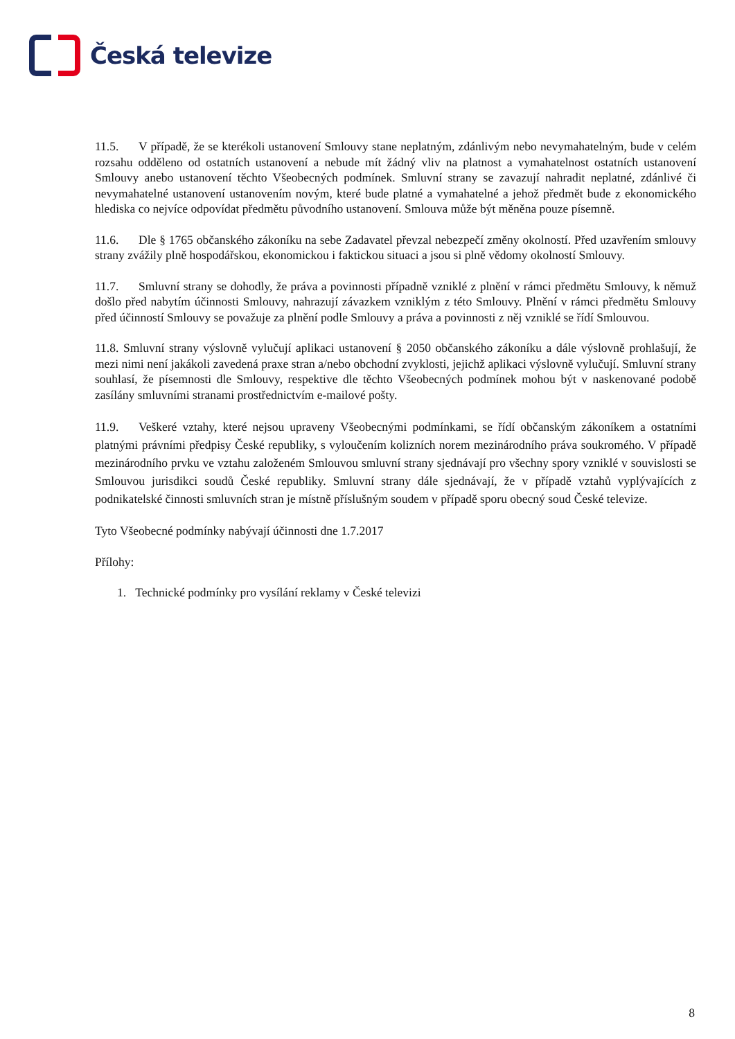Česká televize
11.5. V případě, že se kterékoli ustanovení Smlouvy stane neplatným, zdánlivým nebo nevymahatelným, bude v celém rozsahu odděleno od ostatních ustanovení a nebude mít žádný vliv na platnost a vymahatelnost ostatních ustanovení Smlouvy anebo ustanovení těchto Všeobecných podmínek. Smluvní strany se zavazují nahradit neplatné, zdánlivé či nevymahatelné ustanovení ustanovením novým, které bude platné a vymahatelné a jehož předmět bude z ekonomického hlediska co nejvíce odpovídat předmětu původního ustanovení. Smlouva může být měněna pouze písemně.
11.6. Dle § 1765 občanského zákoníku na sebe Zadavatel převzal nebezpečí změny okolností. Před uzavřením smlouvy strany zvážily plně hospodářskou, ekonomickou i faktickou situaci a jsou si plně vědomy okolností Smlouvy.
11.7. Smluvní strany se dohodly, že práva a povinnosti případně vzniklé z plnění v rámci předmětu Smlouvy, k němuž došlo před nabytím účinnosti Smlouvy, nahrazují závazkem vzniklým z této Smlouvy. Plnění v rámci předmětu Smlouvy před účinností Smlouvy se považuje za plnění podle Smlouvy a práva a povinnosti z něj vzniklé se řídí Smlouvou.
11.8. Smluvní strany výslovně vylučují aplikaci ustanovení § 2050 občanského zákoníku a dále výslovně prohlašují, že mezi nimi není jakákoli zavedená praxe stran a/nebo obchodní zvyklosti, jejichž aplikaci výslovně vylučují. Smluvní strany souhlasí, že písemnosti dle Smlouvy, respektive dle těchto Všeobecných podmínek mohou být v naskenované podobě zasílány smluvními stranami prostřednictvím e-mailové pošty.
11.9. Veškeré vztahy, které nejsou upraveny Všeobecnými podmínkami, se řídí občanským zákoníkem a ostatními platnými právními předpisy České republiky, s vyloučením kolizních norem mezinárodního práva soukromého. V případě mezinárodního prvku ve vztahu založeném Smlouvou smluvní strany sjednávají pro všechny spory vzniklé v souvislosti se Smlouvou jurisdikci soudů České republiky. Smluvní strany dále sjednávají, že v případě vztahů vyplývajících z podnikatelské činnosti smluvních stran je místně příslušným soudem v případě sporu obecný soud České televize.
Tyto Všeobecné podmínky nabývají účinnosti dne 1.7.2017
Přílohy:
1. Technické podmínky pro vysílání reklamy v České televizi
8